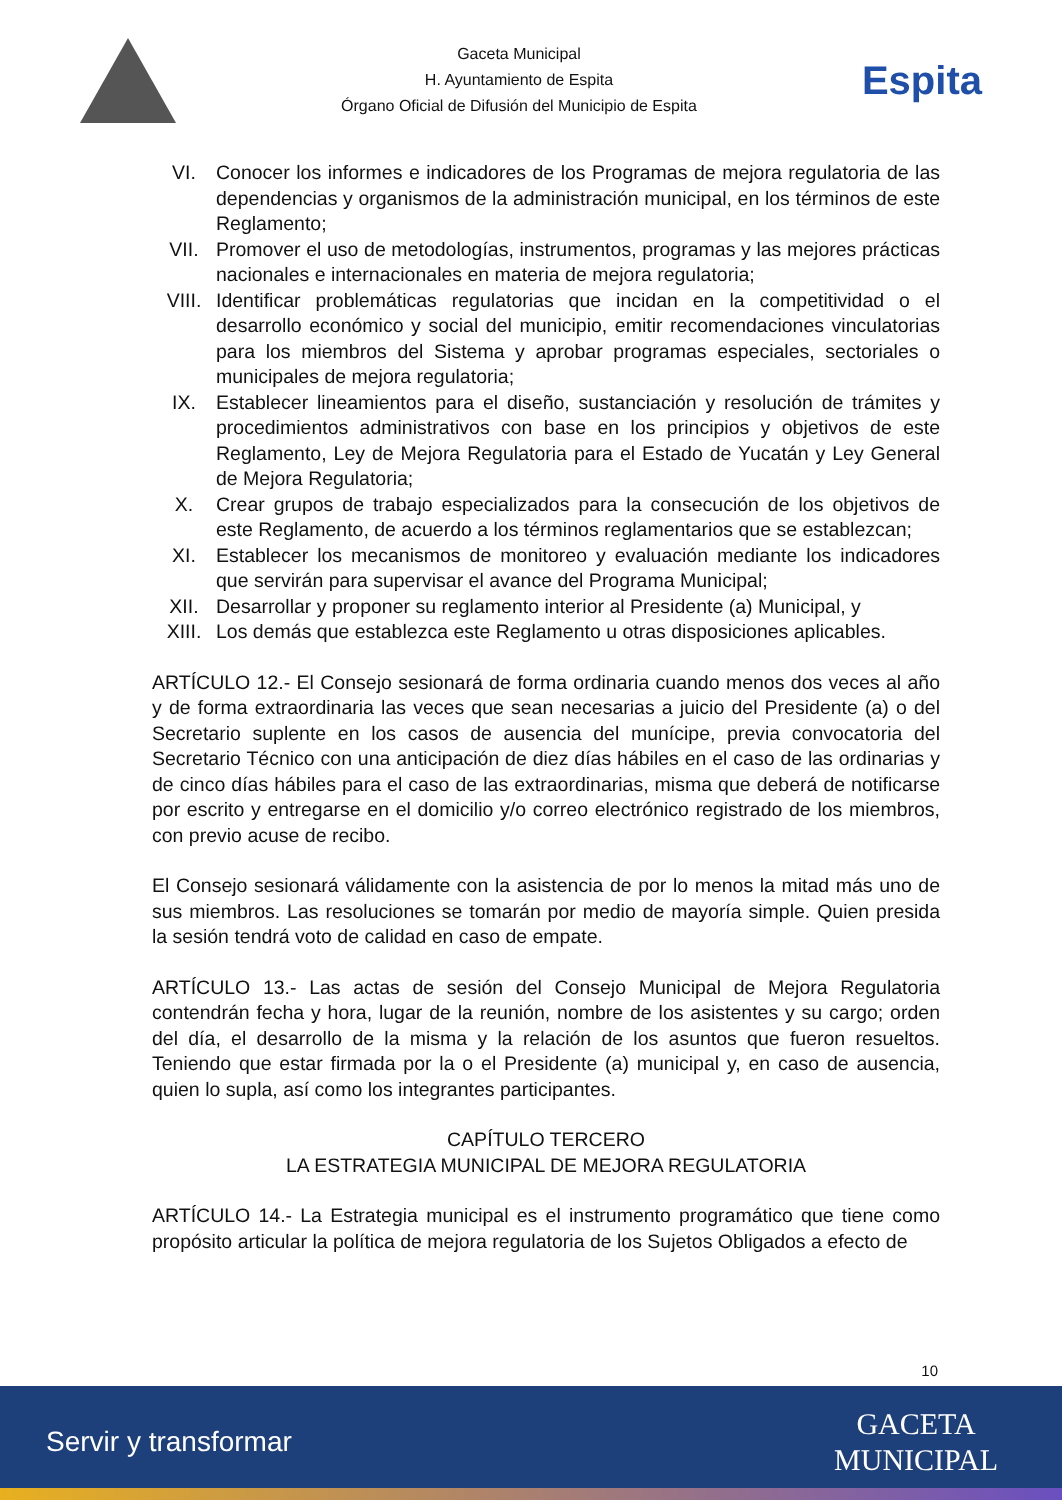Gaceta Municipal
H. Ayuntamiento de Espita
Órgano Oficial de Difusión del Municipio de Espita
Espita
VI. Conocer los informes e indicadores de los Programas de mejora regulatoria de las dependencias y organismos de la administración municipal, en los términos de este Reglamento;
VII. Promover el uso de metodologías, instrumentos, programas y las mejores prácticas nacionales e internacionales en materia de mejora regulatoria;
VIII. Identificar problemáticas regulatorias que incidan en la competitividad o el desarrollo económico y social del municipio, emitir recomendaciones vinculatorias para los miembros del Sistema y aprobar programas especiales, sectoriales o municipales de mejora regulatoria;
IX. Establecer lineamientos para el diseño, sustanciación y resolución de trámites y procedimientos administrativos con base en los principios y objetivos de este Reglamento, Ley de Mejora Regulatoria para el Estado de Yucatán y Ley General de Mejora Regulatoria;
X. Crear grupos de trabajo especializados para la consecución de los objetivos de este Reglamento, de acuerdo a los términos reglamentarios que se establezcan;
XI. Establecer los mecanismos de monitoreo y evaluación mediante los indicadores que servirán para supervisar el avance del Programa Municipal;
XII. Desarrollar y proponer su reglamento interior al Presidente (a) Municipal, y
XIII. Los demás que establezca este Reglamento u otras disposiciones aplicables.
ARTÍCULO 12.- El Consejo sesionará de forma ordinaria cuando menos dos veces al año y de forma extraordinaria las veces que sean necesarias a juicio del Presidente (a) o del Secretario suplente en los casos de ausencia del munícipe, previa convocatoria del Secretario Técnico con una anticipación de diez días hábiles en el caso de las ordinarias y de cinco días hábiles para el caso de las extraordinarias, misma que deberá de notificarse por escrito y entregarse en el domicilio y/o correo electrónico registrado de los miembros, con previo acuse de recibo.
El Consejo sesionará válidamente con la asistencia de por lo menos la mitad más uno de sus miembros. Las resoluciones se tomarán por medio de mayoría simple. Quien presida la sesión tendrá voto de calidad en caso de empate.
ARTÍCULO 13.- Las actas de sesión del Consejo Municipal de Mejora Regulatoria contendrán fecha y hora, lugar de la reunión, nombre de los asistentes y su cargo; orden del día, el desarrollo de la misma y la relación de los asuntos que fueron resueltos. Teniendo que estar firmada por la o el Presidente (a) municipal y, en caso de ausencia, quien lo supla, así como los integrantes participantes.
CAPÍTULO TERCERO
LA ESTRATEGIA MUNICIPAL DE MEJORA REGULATORIA
ARTÍCULO 14.- La Estrategia municipal es el instrumento programático que tiene como propósito articular la política de mejora regulatoria de los Sujetos Obligados a efecto de
10
Servir y transformar
GACETA
MUNICIPAL